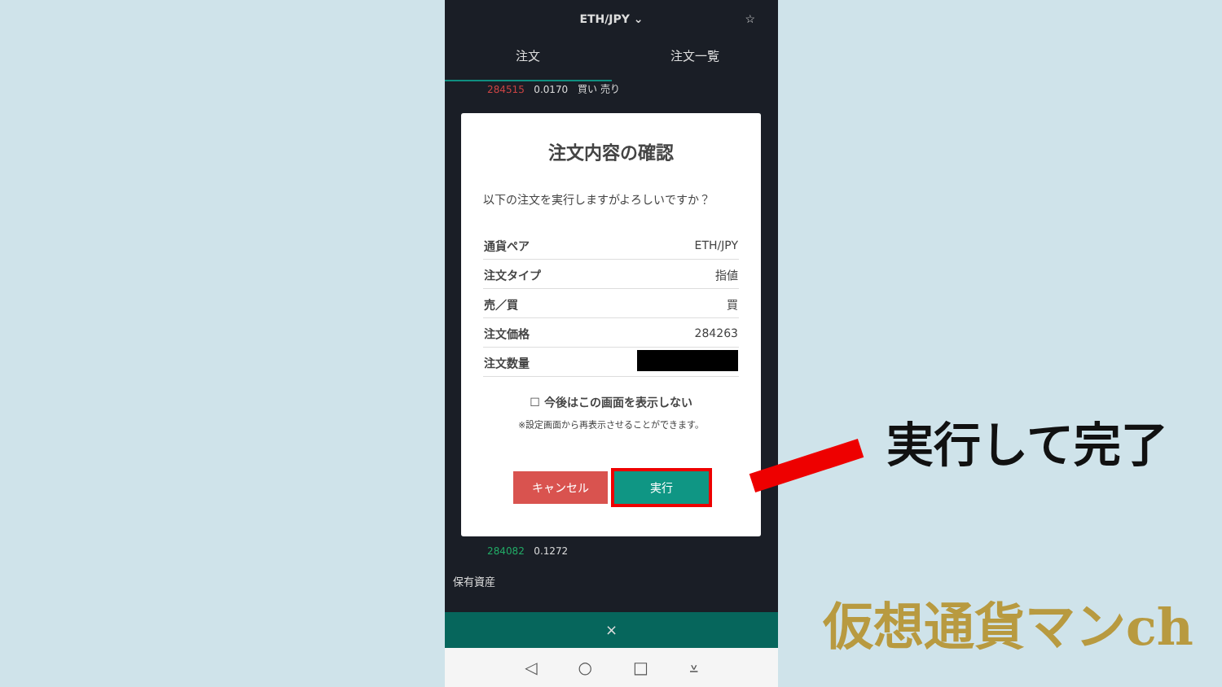ETH/JPY ⌄ ☆
注文 注文一覧
284515 0.0170 買い 売り
注文内容の確認
以下の注文を実行しますがよろしいですか？
| 通貨ペア | ETH/JPY |
| 注文タイプ | 指値 |
| 売／買 | 買 |
| 注文価格 | 284263 |
| 注文数量 | |
☐ 今後はこの画面を表示しない
※設定画面から再表示させることができます。
キャンセル 実行
284082 0.1272
保有資産
×
◁ ○ □ ⩡
実行して完了
仮想通貨マンch